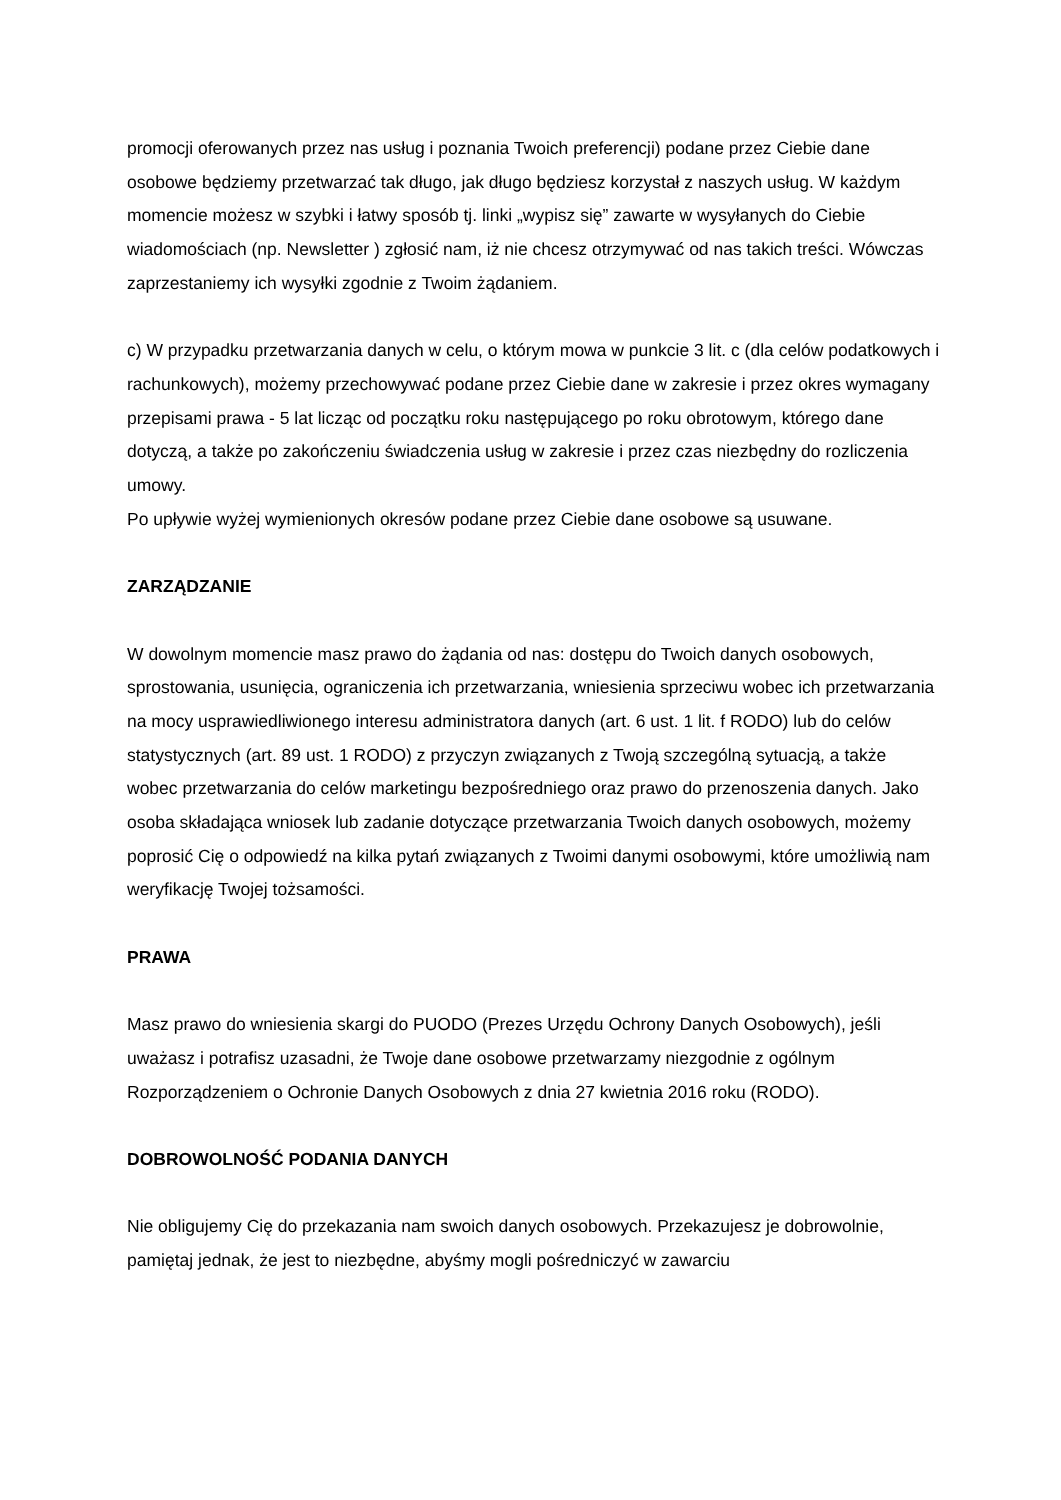promocji oferowanych przez nas usług i poznania Twoich preferencji) podane przez Ciebie dane osobowe będziemy przetwarzać tak długo, jak długo będziesz korzystał z naszych usług. W każdym momencie możesz w szybki i łatwy sposób tj. linki „wypisz się” zawarte w wysyłanych do Ciebie wiadomościach (np. Newsletter ) zgłosić nam, iż nie chcesz otrzymywać od nas takich treści. Wówczas zaprzestaniemy ich wysyłki zgodnie z Twoim żądaniem.
c) W przypadku przetwarzania danych w celu, o którym mowa w punkcie 3 lit. c (dla celów podatkowych i rachunkowych), możemy przechowywać podane przez Ciebie dane w zakresie i przez okres wymagany przepisami prawa - 5 lat licząc od początku roku następującego po roku obrotowym, którego dane dotyczą, a także po zakończeniu świadczenia usług w zakresie i przez czas niezbędny do rozliczenia umowy.
Po upływie wyżej wymienionych okresów podane przez Ciebie dane osobowe są usuwane.
ZARZĄDZANIE
W dowolnym momencie masz prawo do żądania od nas: dostępu do Twoich danych osobowych, sprostowania, usunięcia, ograniczenia ich przetwarzania, wniesienia sprzeciwu wobec ich przetwarzania na mocy usprawiedliwionego interesu administratora danych (art. 6 ust. 1 lit. f RODO) lub do celów statystycznych (art. 89 ust. 1 RODO) z przyczyn związanych z Twoją szczególną sytuacją, a także wobec przetwarzania do celów marketingu bezpośredniego oraz prawo do przenoszenia danych. Jako osoba składająca wniosek lub zadanie dotyczące przetwarzania Twoich danych osobowych, możemy poprosić Cię o odpowiedź na kilka pytań związanych z Twoimi danymi osobowymi, które umożliwią nam weryfikację Twojej tożsamości.
PRAWA
Masz prawo do wniesienia skargi do PUODO (Prezes Urzędu Ochrony Danych Osobowych), jeśli uważasz i potrafisz uzasadni, że Twoje dane osobowe przetwarzamy niezgodnie z ogólnym Rozporządzeniem o Ochronie Danych Osobowych z dnia 27 kwietnia 2016 roku (RODO).
DOBROWOLNOŚĆ PODANIA DANYCH
Nie obligujemy Cię do przekazania nam swoich danych osobowych. Przekazujesz je dobrowolnie, pamiętaj jednak, że jest to niezbędne, abyśmy mogli pośredniczyć w zawarciu